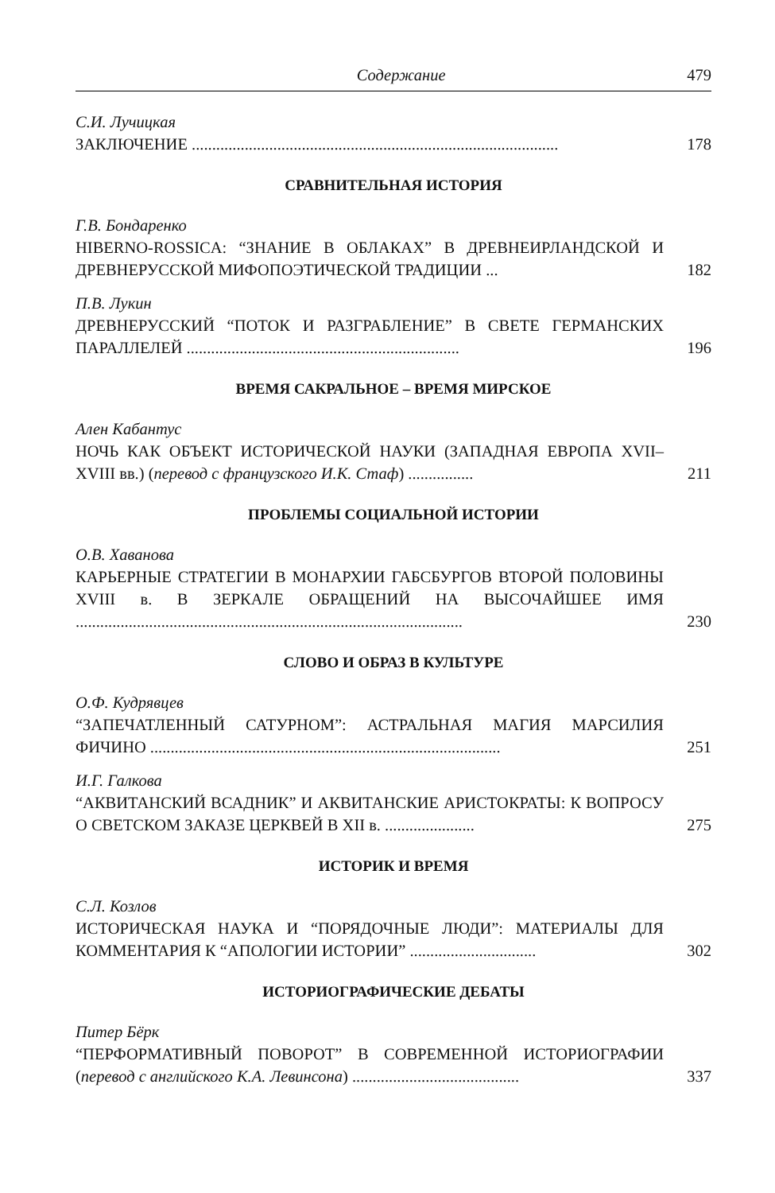Содержание 479
С.И. Лучицкая
ЗАКЛЮЧЕНИЕ ..........................................................................................
178
СРАВНИТЕЛЬНАЯ ИСТОРИЯ
Г.В. Бондаренко
HIBERNO-ROSSICA: “ЗНАНИЕ В ОБЛАКАХ” В ДРЕВНЕИРЛАНД­СКОЙ И ДРЕВНЕРУССКОЙ МИФОПОЭТИЧЕСКОЙ ТРАДИЦИИ ...
182
П.В. Лукин
ДРЕВНЕРУССКИЙ “ПОТОК И РАЗГРАБЛЕНИЕ” В СВЕТЕ ГЕР­МАНСКИХ ПАРАЛЛЕЛЕЙ ...................................................................
196
ВРЕМЯ САКРАЛЬНОЕ – ВРЕМЯ МИРСКОЕ
Ален Кабантус
НОЧЬ КАК ОБЪЕКТ ИСТОРИЧЕСКОЙ НАУКИ (ЗАПАДНАЯ ЕВРОПА XVII–XVIII вв.) (перевод с французского И.К. Стаф) ................
211
ПРОБЛЕМЫ СОЦИАЛЬНОЙ ИСТОРИИ
О.В. Хаванова
КАРЬЕРНЫЕ СТРАТЕГИИ В МОНАРХИИ ГАБСБУРГОВ ВТОРОЙ ПОЛОВИНЫ XVIII в. В ЗЕРКАЛЕ ОБРАЩЕНИЙ НА ВЫСОЧАЙ­ШЕЕ ИМЯ ...............................................................................................
230
СЛОВО И ОБРАЗ В КУЛЬТУРЕ
О.Ф. Кудрявцев
“ЗАПЕЧАТЛЕННЫЙ САТУРНОМ”: АСТРАЛЬНАЯ МАГИЯ МАР­СИЛИЯ ФИЧИНО ......................................................................................
251
И.Г. Галкова
“АКВИТАНСКИЙ ВСАДНИК” И АКВИТАНСКИЕ АРИСТОКРАТЫ: К ВОПРОСУ О СВЕТСКОМ ЗАКАЗЕ ЦЕРКВЕЙ В XII в. ......................
275
ИСТОРИК И ВРЕМЯ
С.Л. Козлов
ИСТОРИЧЕСКАЯ НАУКА И “ПОРЯДОЧНЫЕ ЛЮДИ”: МАТЕРИАЛЫ ДЛЯ КОММЕНТАРИЯ К “АПОЛОГИИ ИСТОРИИ” ...............................
302
ИСТОРИОГРАФИЧЕСКИЕ ДЕБАТЫ
Питер Бёрк
“ПЕРФОРМАТИВНЫЙ ПОВОРОТ” В СОВРЕМЕННОЙ ИСТОРИО­ГРАФИИ (перевод с английского К.А. Левинсона) .........................................
337